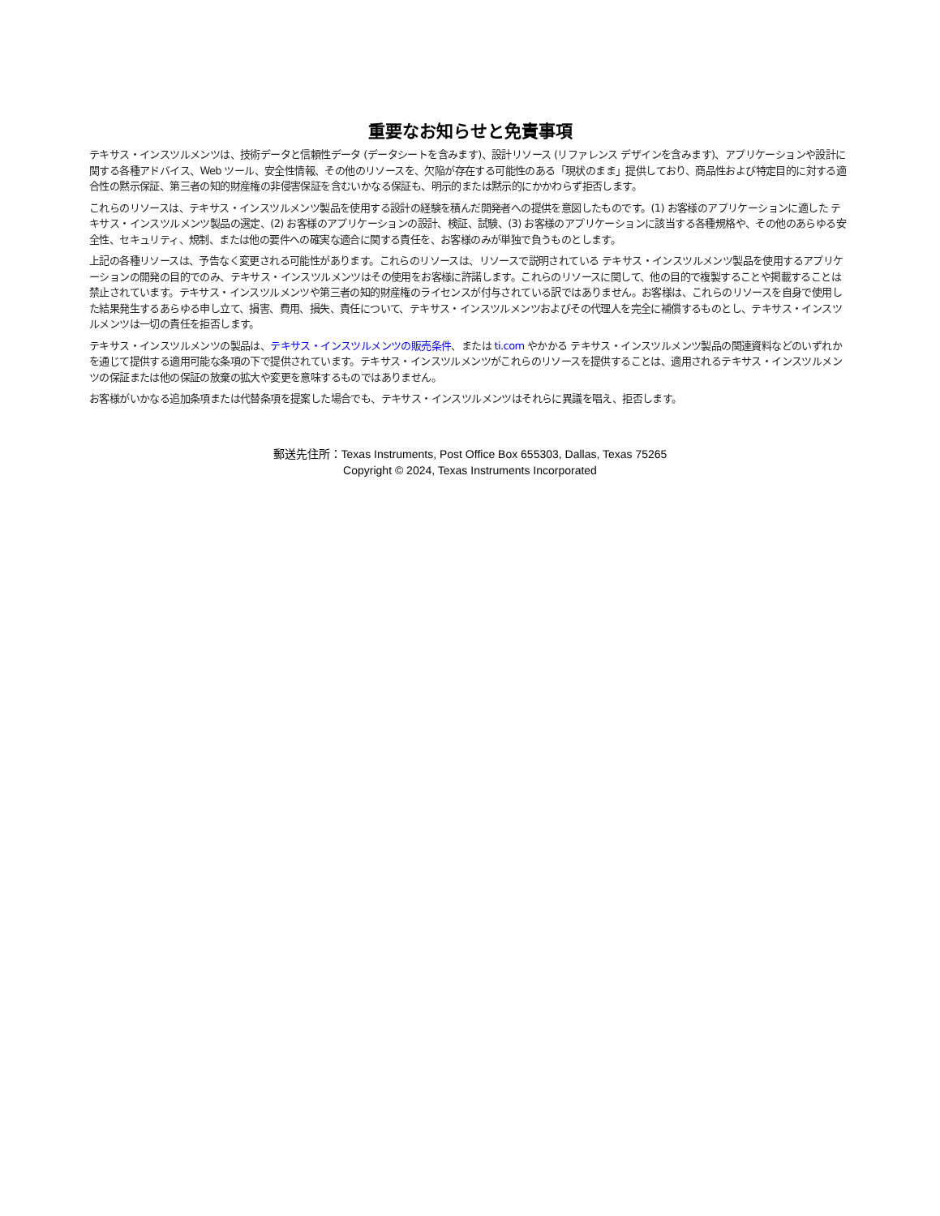重要なお知らせと免責事項
テキサス・インスツルメンツは、技術データと信頼性データ (データシートを含みます)、設計リソース (リファレンス デザインを含みます)、アプリケーションや設計に関する各種アドバイス、Web ツール、安全性情報、その他のリソースを、欠陥が存在する可能性のある「現状のまま」提供しており、商品性および特定目的に対する適合性の黙示保証、第三者の知的財産権の非侵害保証を含むいかなる保証も、明示的または黙示的にかかわらず拒否します。
これらのリソースは、テキサス・インスツルメンツ製品を使用する設計の経験を積んだ開発者への提供を意図したものです。(1) お客様のアプリケーションに適した テキサス・インスツルメンツ製品の選定、(2) お客様のアプリケーションの設計、検証、試験、(3) お客様のアプリケーションに該当する各種規格や、その他のあらゆる安全性、セキュリティ、規制、または他の要件への確実な適合に関する責任を、お客様のみが単独で負うものとします。
上記の各種リソースは、予告なく変更される可能性があります。これらのリソースは、リソースで説明されている テキサス・インスツルメンツ製品を使用するアプリケーションの開発の目的でのみ、テキサス・インスツルメンツはその使用をお客様に許諾します。これらのリソースに関して、他の目的で複製することや掲載することは禁止されています。テキサス・インスツルメンツや第三者の知的財産権のライセンスが付与されている訳ではありません。お客様は、これらのリソースを自身で使用した結果発生するあらゆる申し立て、損害、費用、損失、責任について、テキサス・インスツルメンツおよびその代理人を完全に補償するものとし、テキサス・インスツルメンツは一切の責任を拒否します。
テキサス・インスツルメンツの製品は、テキサス・インスツルメンツの販売条件、または ti.com やかかる テキサス・インスツルメンツ製品の関連資料などのいずれかを通じて提供する適用可能な条項の下で提供されています。テキサス・インスツルメンツがこれらのリソースを提供することは、適用されるテキサス・インスツルメンツの保証または他の保証の放棄の拡大や変更を意味するものではありません。
お客様がいかなる追加条項または代替条項を提案した場合でも、テキサス・インスツルメンツはそれらに異議を唱え、拒否します。
郵送先住所：Texas Instruments, Post Office Box 655303, Dallas, Texas 75265
Copyright © 2024, Texas Instruments Incorporated